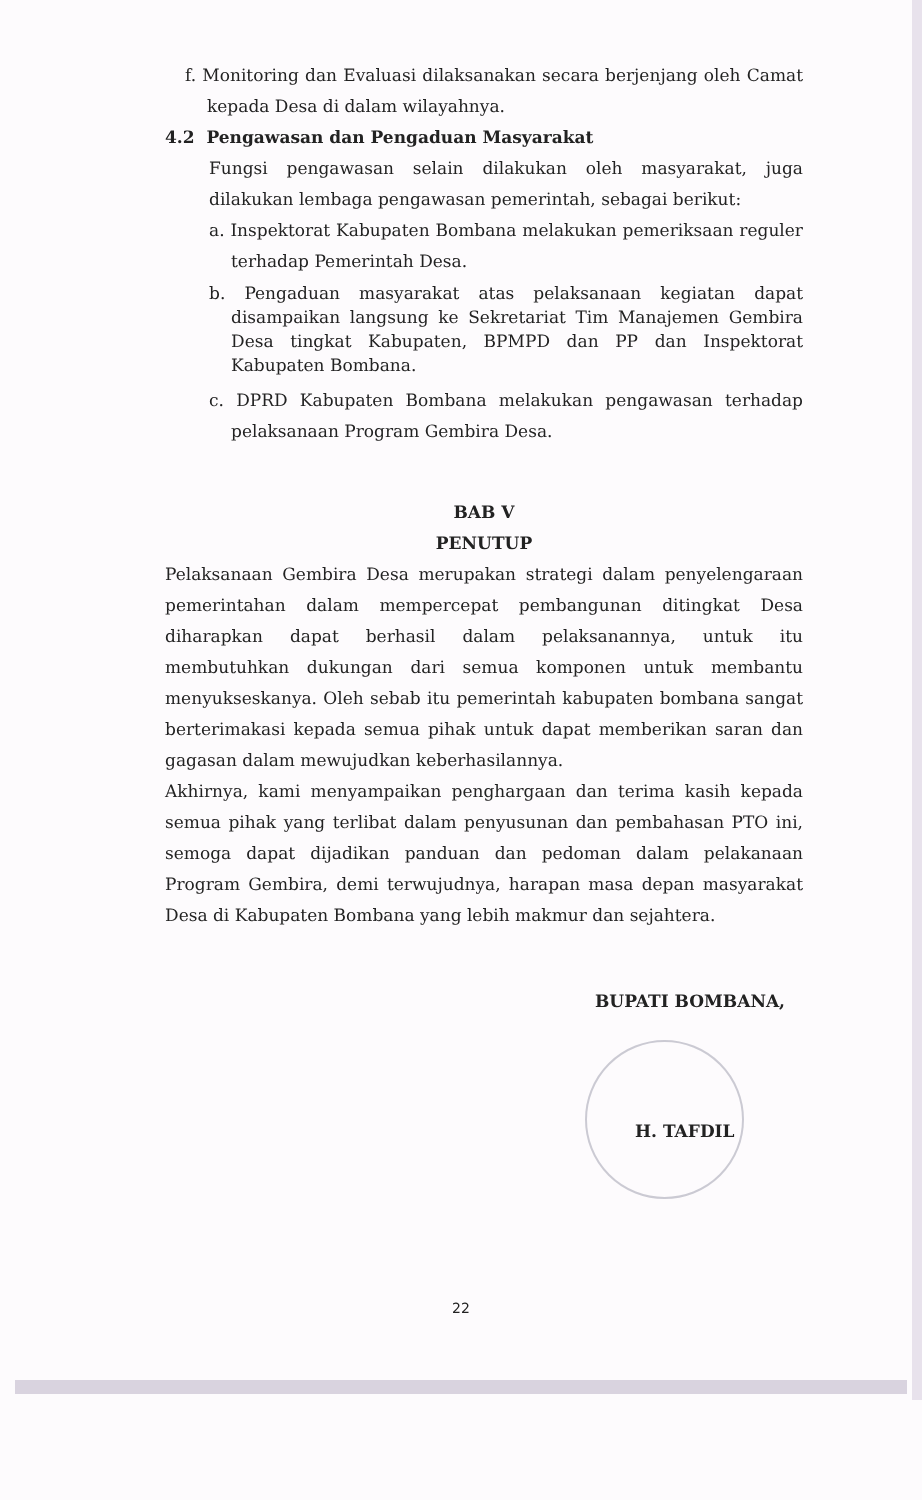f. Monitoring dan Evaluasi dilaksanakan secara berjenjang oleh Camat kepada Desa di dalam wilayahnya.
4.2 Pengawasan dan Pengaduan Masyarakat
Fungsi pengawasan selain dilakukan oleh masyarakat, juga dilakukan lembaga pengawasan pemerintah, sebagai berikut:
a. Inspektorat Kabupaten Bombana melakukan pemeriksaan reguler terhadap Pemerintah Desa.
b. Pengaduan masyarakat atas pelaksanaan kegiatan dapat disampaikan langsung ke Sekretariat Tim Manajemen Gembira Desa tingkat Kabupaten, BPMPD dan PP dan Inspektorat Kabupaten Bombana.
c. DPRD Kabupaten Bombana melakukan pengawasan terhadap pelaksanaan Program Gembira Desa.
BAB V
PENUTUP
Pelaksanaan Gembira Desa merupakan strategi dalam penyelengaraan pemerintahan dalam mempercepat pembangunan ditingkat Desa diharapkan dapat berhasil dalam pelaksanannya, untuk itu membutuhkan dukungan dari semua komponen untuk membantu menyukseskanya. Oleh sebab itu pemerintah kabupaten bombana sangat berterimakasi kepada semua pihak untuk dapat memberikan saran dan gagasan dalam mewujudkan keberhasilannya.
Akhirnya, kami menyampaikan penghargaan dan terima kasih kepada semua pihak yang terlibat dalam penyusunan dan pembahasan PTO ini, semoga dapat dijadikan panduan dan pedoman dalam pelakanaan Program Gembira, demi terwujudnya, harapan masa depan masyarakat Desa di Kabupaten Bombana yang lebih makmur dan sejahtera.
BUPATI BOMBANA,
H. TAFDIL
22